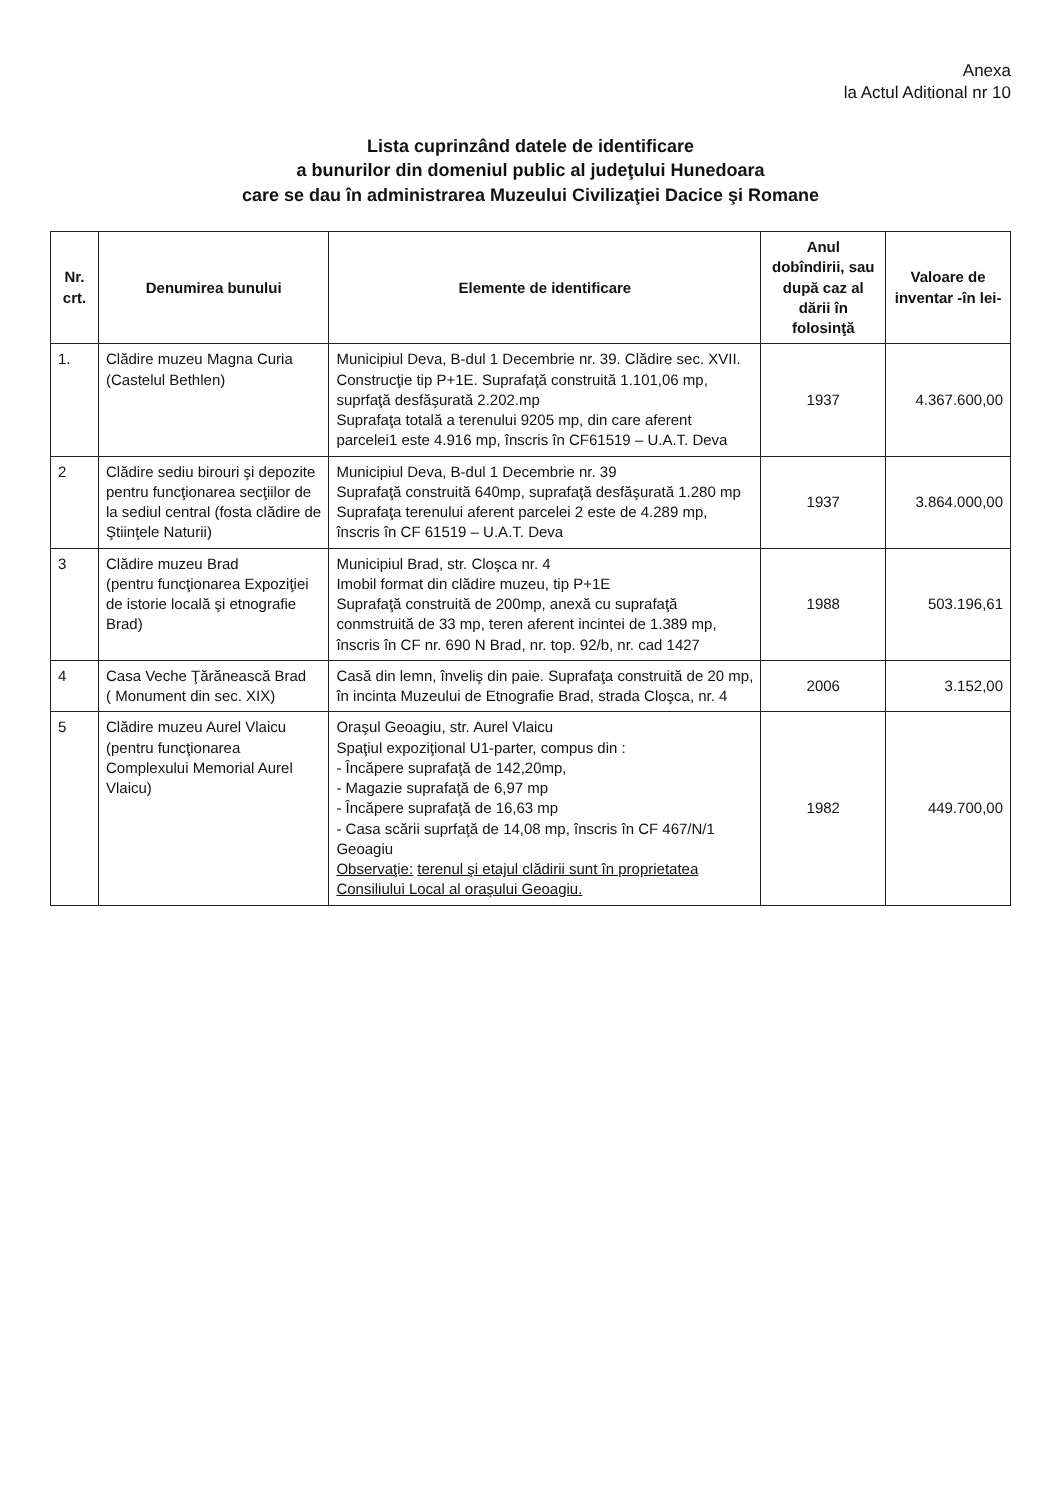Anexa
la Actul Aditional nr 10
Lista cuprinzând datele de identificare
a bunurilor din domeniul public al judeţului Hunedoara
care se dau în administrarea Muzeului Civilizaţiei Dacice şi Romane
| Nr. crt. | Denumirea bunului | Elemente de identificare | Anul dobîndirii, sau după caz al dării în folosinţă | Valoare de inventar -în lei- |
| --- | --- | --- | --- | --- |
| 1. | Clădire muzeu Magna Curia (Castelul Bethlen) | Municipiul Deva, B-dul 1 Decembrie nr. 39. Clădire sec. XVII. Construcţie tip P+1E. Suprafaţă construită 1.101,06 mp, suprfaţă desfăşurată 2.202.mp Suprafaţa totală a terenului 9205 mp, din care aferent parcelei1 este 4.916 mp, înscris în CF61519 – U.A.T. Deva | 1937 | 4.367.600,00 |
| 2 | Clădire sediu birouri şi depozite pentru funcţionarea secţiilor de la sediul central (fosta clădire de Ştiinţele Naturii) | Municipiul Deva, B-dul 1 Decembrie nr. 39 Suprafaţă construită 640mp, suprafaţă desfăşurată 1.280 mp Suprafaţa terenului aferent parcelei 2 este de 4.289 mp, înscris în CF 61519 – U.A.T. Deva | 1937 | 3.864.000,00 |
| 3 | Clădire muzeu Brad (pentru funcţionarea Expoziţiei de istorie locală şi etnografie Brad) | Municipiul Brad, str. Cloşca nr. 4 Imobil format din clădire muzeu, tip P+1E Suprafaţă construită de 200mp, anexă cu suprafaţă conmstruită de 33 mp, teren aferent incintei de 1.389 mp, înscris în CF nr. 690 N Brad, nr. top. 92/b, nr. cad 1427 | 1988 | 503.196,61 |
| 4 | Casa Veche Ţărănească Brad ( Monument din sec. XIX) | Casă din lemn, înveliş din paie. Suprafaţa construită de 20 mp, în incinta Muzeului de Etnografie Brad, strada Cloşca, nr. 4 | 2006 | 3.152,00 |
| 5 | Clădire muzeu Aurel Vlaicu (pentru funcţionarea Complexului Memorial Aurel Vlaicu) | Oraşul Geoagiu, str. Aurel Vlaicu Spaţiul expoziţional U1-parter, compus din : - Încăpere suprafaţă de 142,20mp, - Magazie suprafaţă de 6,97 mp - Încăpere suprafaţă de 16,63 mp - Casa scării suprfaţă de 14,08 mp, înscris în CF 467/N/1 Geoagiu Observaţie: terenul şi etajul clădirii sunt în proprietatea Consiliului Local al oraşului Geoagiu. | 1982 | 449.700,00 |